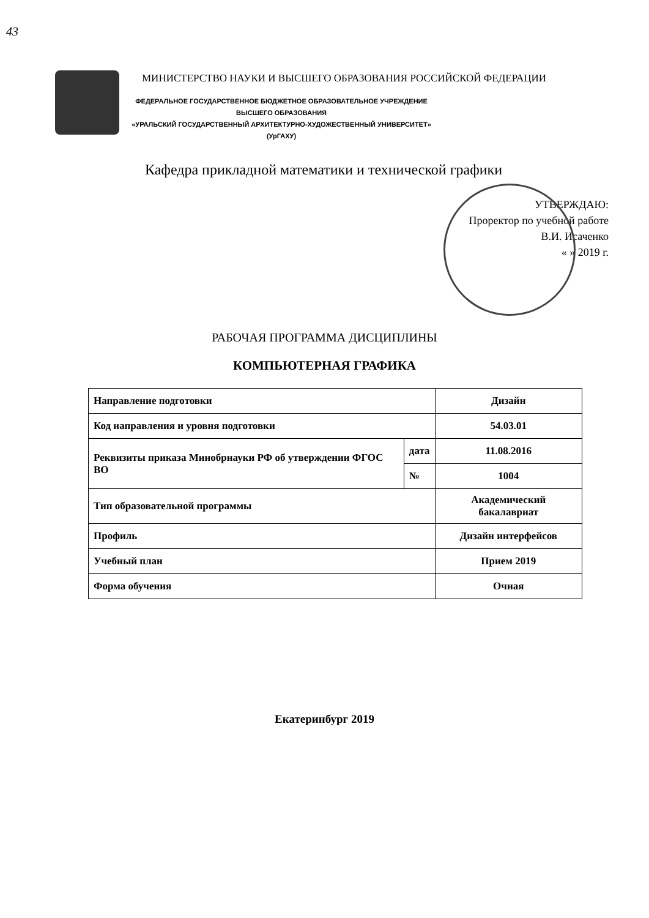43
МИНИСТЕРСТВО НАУКИ И ВЫСШЕГО ОБРАЗОВАНИЯ РОССИЙСКОЙ ФЕДЕРАЦИИ
ФЕДЕРАЛЬНОЕ ГОСУДАРСТВЕННОЕ БЮДЖЕТНОЕ ОБРАЗОВАТЕЛЬНОЕ УЧРЕЖДЕНИЕ
ВЫСШЕГО ОБРАЗОВАНИЯ
«УРАЛЬСКИЙ ГОСУДАРСТВЕННЫЙ АРХИТЕКТУРНО-ХУДОЖЕСТВЕННЫЙ УНИВЕРСИТЕТ»
(УрГАХУ)
Кафедра прикладной математики и технической графики
УТВЕРЖДАЮ:
Проректор по учебной работе
В.И. Исаченко
« » 2019 г.
РАБОЧАЯ ПРОГРАММА ДИСЦИПЛИНЫ
КОМПЬЮТЕРНАЯ ГРАФИКА
| Направление подготовки | | Дизайн |
| Код направления и уровня подготовки | | 54.03.01 |
| Реквизиты приказа Минобрнауки РФ об утверждении ФГОС ВО | дата | 11.08.2016 |
| | № | 1004 |
| Тип образовательной программы | | Академический бакалавриат |
| Профиль | | Дизайн интерфейсов |
| Учебный план | | Прием 2019 |
| Форма обучения | | Очная |
Екатеринбург 2019